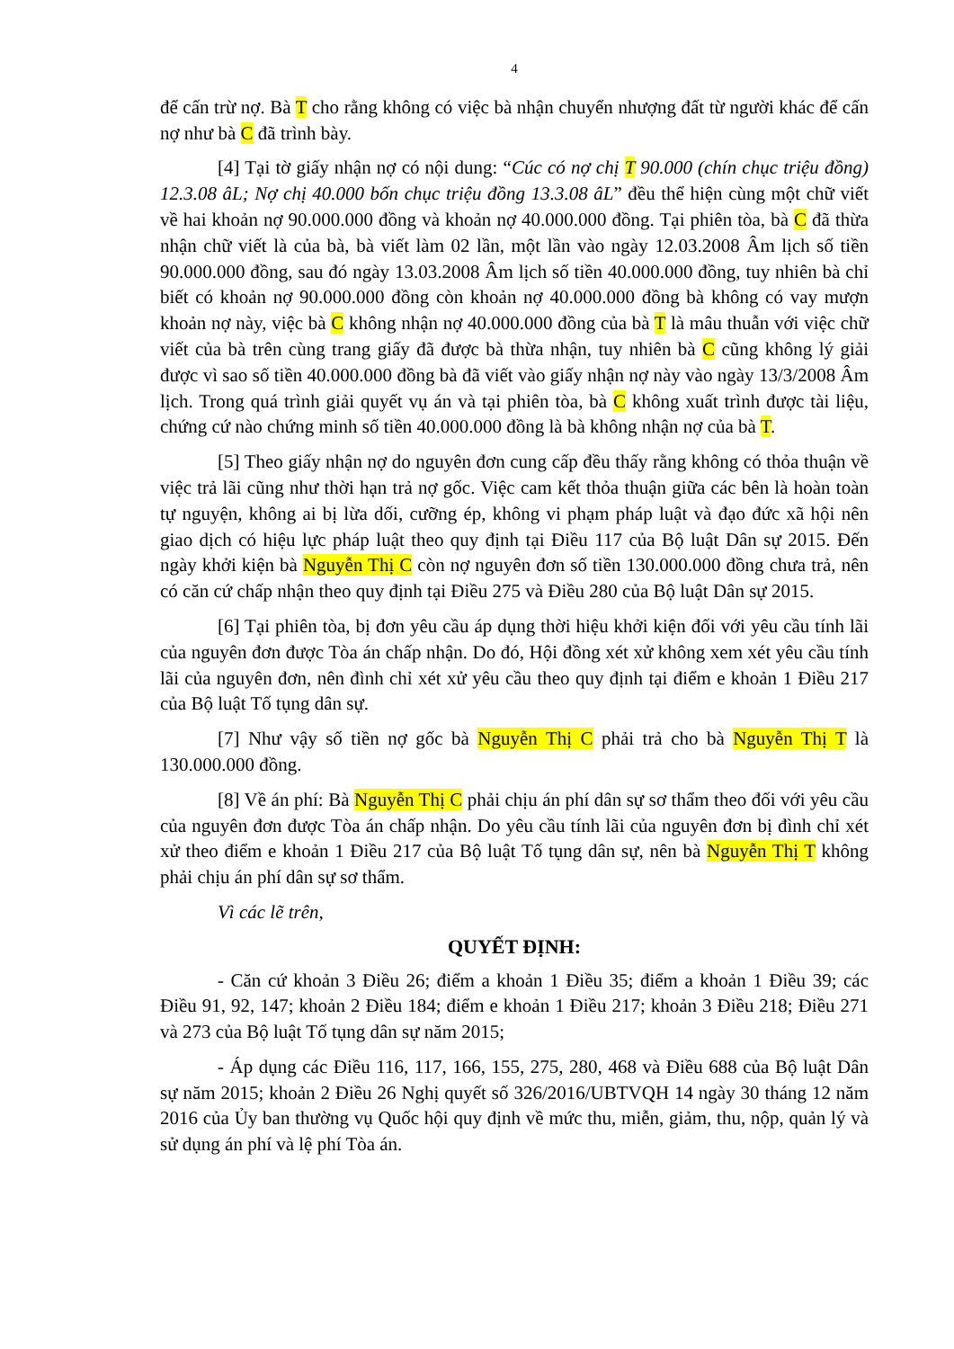4
để cấn trừ nợ. Bà T cho rằng không có việc bà nhận chuyển nhượng đất từ người khác để cấn nợ như bà C đã trình bày.
[4] Tại tờ giấy nhận nợ có nội dung: “Cúc có nợ chị T 90.000 (chín chục triệu đồng) 12.3.08 âL; Nợ chị 40.000 bốn chục triệu đồng 13.3.08 âL” đều thể hiện cùng một chữ viết về hai khoản nợ 90.000.000 đồng và khoản nợ 40.000.000 đồng. Tại phiên tòa, bà C đã thừa nhận chữ viết là của bà, bà viết làm 02 lần, một lần vào ngày 12.03.2008 Âm lịch số tiền 90.000.000 đồng, sau đó ngày 13.03.2008 Âm lịch số tiền 40.000.000 đồng, tuy nhiên bà chỉ biết có khoản nợ 90.000.000 đồng còn khoản nợ 40.000.000 đồng bà không có vay mượn khoản nợ này, việc bà C không nhận nợ 40.000.000 đồng của bà T là mâu thuẫn với việc chữ viết của bà trên cùng trang giấy đã được bà thừa nhận, tuy nhiên bà C cũng không lý giải được vì sao số tiền 40.000.000 đồng bà đã viết vào giấy nhận nợ này vào ngày 13/3/2008 Âm lịch. Trong quá trình giải quyết vụ án và tại phiên tòa, bà C không xuất trình được tài liệu, chứng cứ nào chứng minh số tiền 40.000.000 đồng là bà không nhận nợ của bà T.
[5] Theo giấy nhận nợ do nguyên đơn cung cấp đều thấy rằng không có thỏa thuận về việc trả lãi cũng như thời hạn trả nợ gốc. Việc cam kết thỏa thuận giữa các bên là hoàn toàn tự nguyện, không ai bị lừa dối, cưỡng ép, không vi phạm pháp luật và đạo đức xã hội nên giao dịch có hiệu lực pháp luật theo quy định tại Điều 117 của Bộ luật Dân sự 2015. Đến ngày khởi kiện bà Nguyễn Thị C còn nợ nguyên đơn số tiền 130.000.000 đồng chưa trả, nên có căn cứ chấp nhận theo quy định tại Điều 275 và Điều 280 của Bộ luật Dân sự 2015.
[6] Tại phiên tòa, bị đơn yêu cầu áp dụng thời hiệu khởi kiện đối với yêu cầu tính lãi của nguyên đơn được Tòa án chấp nhận. Do đó, Hội đồng xét xử không xem xét yêu cầu tính lãi của nguyên đơn, nên đình chỉ xét xử yêu cầu theo quy định tại điểm e khoản 1 Điều 217 của Bộ luật Tố tụng dân sự.
[7] Như vậy số tiền nợ gốc bà Nguyễn Thị C phải trả cho bà Nguyễn Thị T là 130.000.000 đồng.
[8] Về án phí: Bà Nguyễn Thị C phải chịu án phí dân sự sơ thẩm theo đối với yêu cầu của nguyên đơn được Tòa án chấp nhận. Do yêu cầu tính lãi của nguyên đơn bị đình chỉ xét xử theo điểm e khoản 1 Điều 217 của Bộ luật Tố tụng dân sự, nên bà Nguyễn Thị T không phải chịu án phí dân sự sơ thẩm.
Vì các lẽ trên,
QUYẾT ĐỊNH:
- Căn cứ khoản 3 Điều 26; điểm a khoản 1 Điều 35; điểm a khoản 1 Điều 39; các Điều 91, 92, 147; khoản 2 Điều 184; điểm e khoản 1 Điều 217; khoản 3 Điều 218; Điều 271 và 273 của Bộ luật Tố tụng dân sự năm 2015;
- Áp dụng các Điều 116, 117, 166, 155, 275, 280, 468 và Điều 688 của Bộ luật Dân sự năm 2015; khoản 2 Điều 26 Nghị quyết số 326/2016/UBTVQH 14 ngày 30 tháng 12 năm 2016 của Ủy ban thường vụ Quốc hội quy định về mức thu, miễn, giảm, thu, nộp, quản lý và sử dụng án phí và lệ phí Tòa án.